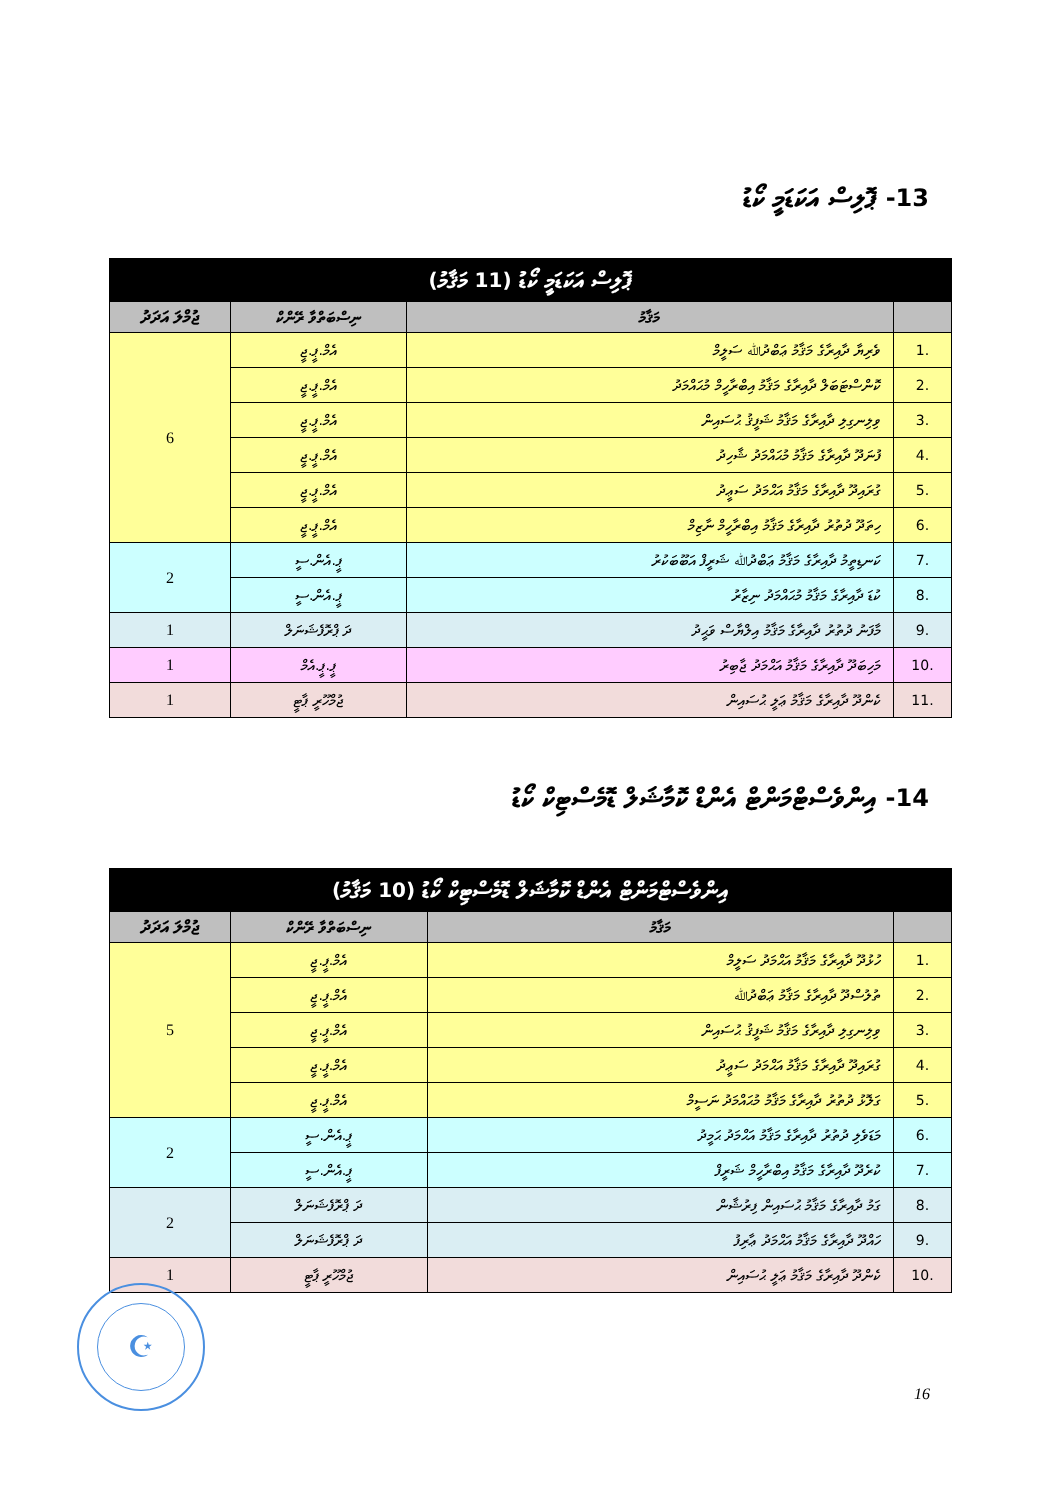13- ޕޮލިސް އަކަޑަމީ ކޯޑު
| ޕޮލިސް އަކަޑަމީ ކޯޑު (11 މަޤާމު) | | | |
| --- | --- | --- | --- |
| | މަޤާމު | ނިސްބަތްވާ ރޭންކް | ޖުމްލަ އަދަދު |
| .1 | ވެރިޔާ ދާއިރާގެ މަޤާމު ޢަބްދުﷲ ސަލީމް | އެމް.ޕީ.ޖީ | 6 |
| .2 | ކޮންސްޓަބަލް ދާއިރާގެ މަޤާމު އިބްރާހީމް މުޙައްމަދު | އެމް.ޕީ.ޖީ | |
| .3 | ވިލިނގިލި ދާއިރާގެ މަޤާމު ޝަފީޤު ޙުސައިން | އެމް.ޕީ.ޖީ | |
| .4 | ފުނަދޫ ދާއިރާގެ މަޤާމު މުޙައްމަދު ޝާހިދު | އެމް.ޕީ.ޖީ | |
| .5 | ގުރައިދޫ ދާއިރާގެ މަޤާމު އަޙްމަދު ސަޢީދު | އެމް.ޕީ.ޖީ | |
| .6 | ހިތަދޫ ދުތުރު ދާއިރާގެ މަޤާމު އިބްރާހީމް ނާޒިމް | އެމް.ޕީ.ޖީ | |
| .7 | ކަނޑިތީމު ދާއިރާގެ މަޤާމު ޢަބްދުﷲ ޝަރީފް އަބޫބަކުރު | ޕީ.އެން.ސީ | 2 |
| .8 | ކުޑަ ދާއިރާގެ މަޤާމު މުޙައްމަދު ނިޒާރު | ޕީ.އެން.ސީ | |
| .9 | މާފަނު ދުތުރު ދާއިރާގެ މަޤާމު އިލްޔާސް ވަޙީދު | ދަ ޕްރޮފެޝަނަލް | 1 |
| .10 | މަހިބަދޫ ދާއިރާގެ މަޤާމު އަޙްމަދު ޖާބިރު | ޕީ.ޕީ.އެމް | 1 |
| .11 | ކެންދޫ ދާއިރާގެ މަޤާމު ޢަލީ ޙުސައިން | ޖުމްހޫރީ ޕާޓީ | 1 |
14- އިންވެސްޓްމަންޓް އެންޑް ކޮމާޝަލް ޑޮމެސްޓިކް ކޯޑު
| އިންވެސްޓްމަންޓް އެންޑް ކޮމާޝަލް ޑޮމެސްޓިކް ކޯޑު (10 މަޤާމު) | | | |
| --- | --- | --- | --- |
| | މަޤާމު | ނިސްބަތްވާ ރޭންކް | ޖުމްލަ އަދަދު |
| .1 | ހުޅުދޫ ދާއިރާގެ މަޤާމު އަޙްމަދު ސަލީމް | އެމް.ޕީ.ޖީ | 5 |
| .2 | ތުލުސްދޫ ދާއިރާގެ މަޤާމު ޢަބްދުﷲ | އެމް.ޕީ.ޖީ | |
| .3 | ވިލިނގިލި ދާއިރާގެ މަޤާމު ޝަފީޤު ޙުސައިން | އެމް.ޕީ.ޖީ | |
| .4 | ގުރައިދޫ ދާއިރާގެ މަޤާމު އަޙްމަދު ސަޢީދު | އެމް.ޕީ.ޖީ | |
| .5 | ގަލޮޅު ދުތުރު ދާއިރާގެ މަޤާމު މުޙައްމަދު ނަސީމް | އެމް.ޕީ.ޖީ | |
| .6 | މަޑަވެލި ދުތުރު ދާއިރާގެ މަޤާމު އަޙްމަދު ޙަމީދު | ޕީ.އެން.ސީ | 2 |
| .7 | ކުރެދޫ ދާއިރާގެ މަޤާމު އިބްރާހީމް ޝަރީފް | ޕީ.އެން.ސީ | |
| .8 | ގަމު ދާއިރާގެ މަޤާމު ޙުސައިން ފިރުޝާން | ދަ ޕްރޮފެޝަނަލް | 2 |
| .9 | ހައްދޫ ދާއިރާގެ މަޤާމު އަޙްމަދު ޢާރިފު | ދަ ޕްރޮފެޝަނަލް | |
| .10 | ކެންދޫ ދާއިރާގެ މަޤާމު ޢަލީ ޙުސައިން | ޖުމްހޫރީ ޕާޓީ | 1 |
☪
16